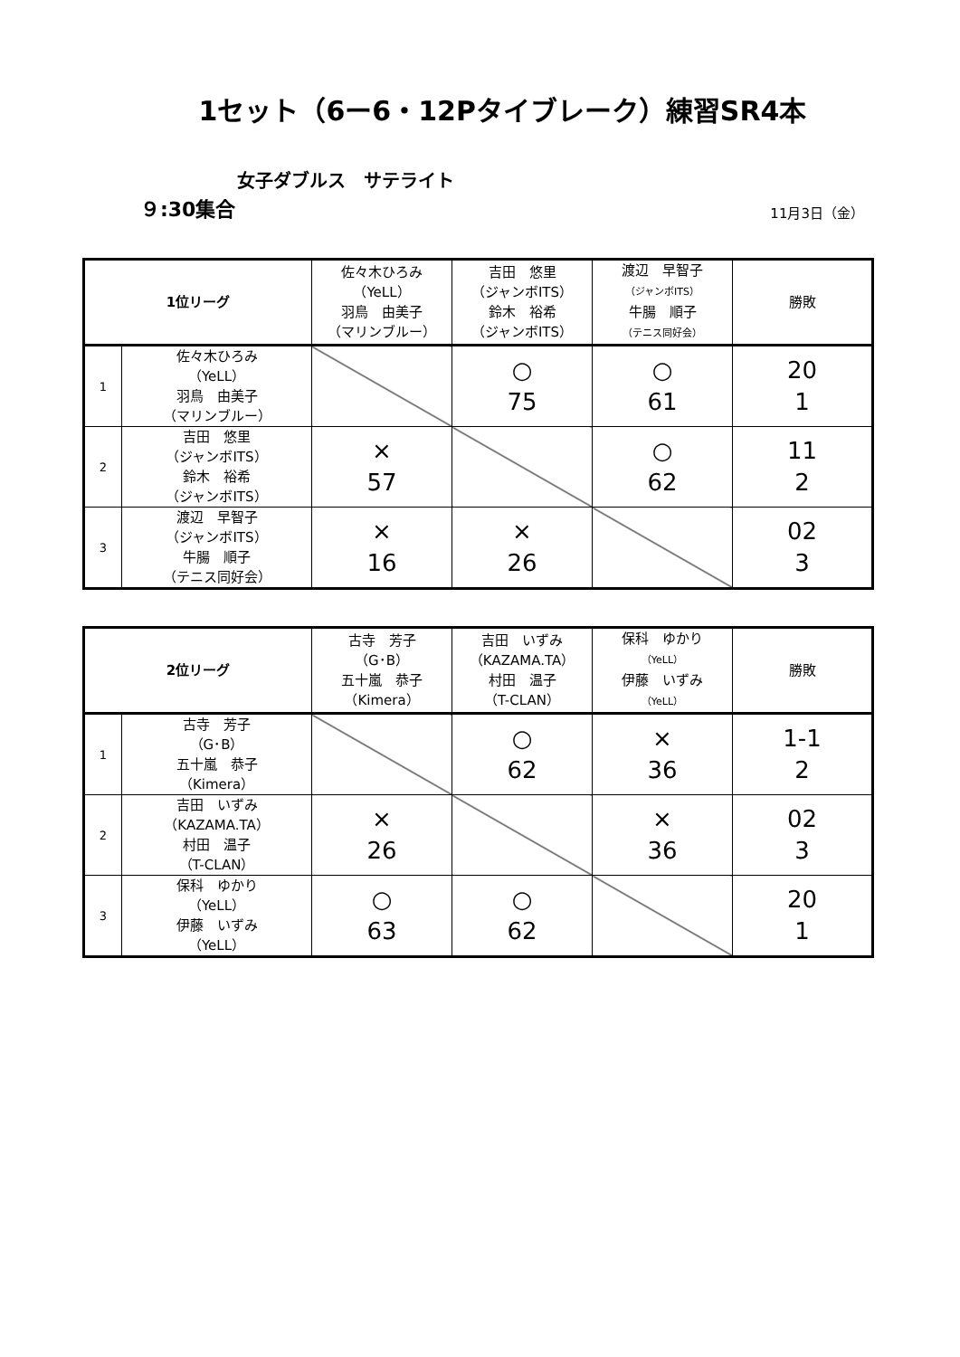1セット（6ー6・12Pタイブレーク）練習SR4本
女子ダブルス　サテライト
９:30集合 11月3日（金）
| 1位リーグ | | 佐々木ひろみ （YeLL） 羽鳥 由美子 （マリンブルー） | 吉田 悠里 （ジャンボITS） 鈴木 裕希 （ジャンボITS） | 渡辺 早智子 （ジャンボITS） 牛腸 順子 （テニス同好会） | 勝敗 |
| 1 | 佐々木ひろみ （YeLL） 羽鳥 由美子 （マリンブルー） | | ○ 75 | ○ 61 | 20 1 |
| 2 | 吉田 悠里 （ジャンボITS） 鈴木 裕希 （ジャンボITS） | × 57 | | ○ 62 | 11 2 |
| 3 | 渡辺 早智子 （ジャンボITS） 牛腸 順子 （テニス同好会） | × 16 | × 26 | | 02 3 |
| 2位リーグ | | 古寺 芳子 （G･B） 五十嵐 恭子 （Kimera） | 吉田 いずみ （KAZAMA.TA） 村田 温子 （T-CLAN） | 保科 ゆかり （YeLL） 伊藤 いずみ （YeLL） | 勝敗 |
| 1 | 古寺 芳子 （G･B） 五十嵐 恭子 （Kimera） | | ○ 62 | × 36 | 1-1 2 |
| 2 | 吉田 いずみ （KAZAMA.TA） 村田 温子 （T-CLAN） | × 26 | | × 36 | 02 3 |
| 3 | 保科 ゆかり （YeLL） 伊藤 いずみ （YeLL） | ○ 63 | ○ 62 | | 20 1 |